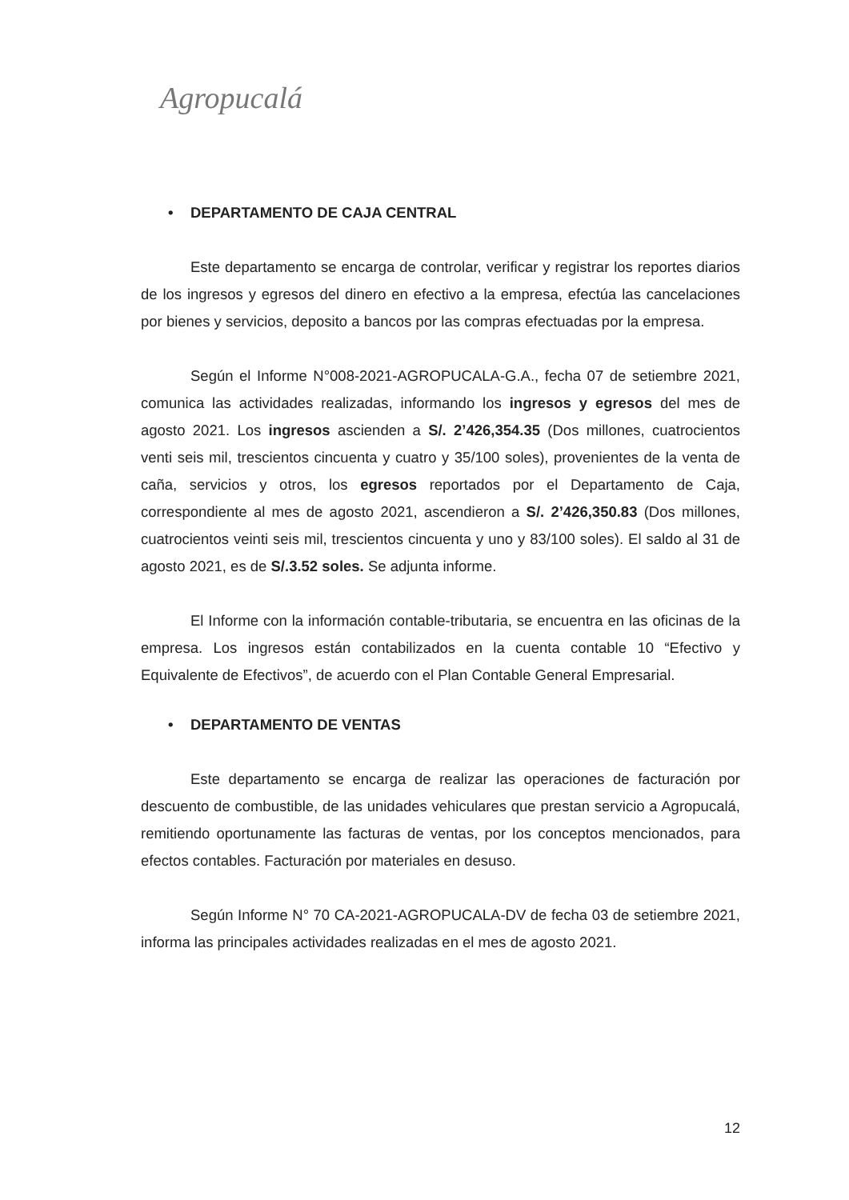Agropucalá
• DEPARTAMENTO DE CAJA CENTRAL
Este departamento se encarga de controlar, verificar y registrar los reportes diarios de los ingresos y egresos del dinero en efectivo a la empresa, efectúa las cancelaciones por bienes y servicios, deposito a bancos por las compras efectuadas por la empresa.
Según el Informe N°008-2021-AGROPUCALA-G.A., fecha 07 de setiembre 2021, comunica las actividades realizadas, informando los ingresos y egresos del mes de agosto 2021. Los ingresos ascienden a S/. 2’426,354.35 (Dos millones, cuatrocientos venti seis mil, trescientos cincuenta y cuatro y 35/100 soles), provenientes de la venta de caña, servicios y otros, los egresos reportados por el Departamento de Caja, correspondiente al mes de agosto 2021, ascendieron a S/. 2’426,350.83 (Dos millones, cuatrocientos veinti seis mil, trescientos cincuenta y uno y 83/100 soles). El saldo al 31 de agosto 2021, es de S/.3.52 soles. Se adjunta informe.
El Informe con la información contable-tributaria, se encuentra en las oficinas de la empresa. Los ingresos están contabilizados en la cuenta contable 10 “Efectivo y Equivalente de Efectivos”, de acuerdo con el Plan Contable General Empresarial.
• DEPARTAMENTO DE VENTAS
Este departamento se encarga de realizar las operaciones de facturación por descuento de combustible, de las unidades vehiculares que prestan servicio a Agropucalá, remitiendo oportunamente las facturas de ventas, por los conceptos mencionados, para efectos contables. Facturación por materiales en desuso.
Según Informe N° 70 CA-2021-AGROPUCALA-DV de fecha 03 de setiembre 2021, informa las principales actividades realizadas en el mes de agosto 2021.
12